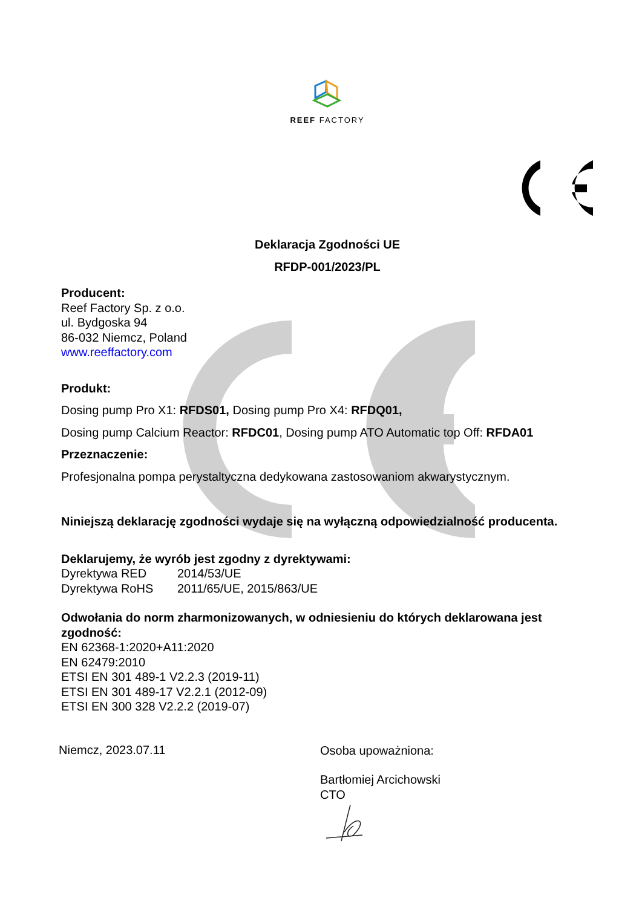REEF FACTORY
Deklaracja Zgodności UE
RFDP-001/2023/PL
Producent:
Reef Factory Sp. z o.o.
ul. Bydgoska 94
86-032 Niemcz, Poland
www.reeffactory.com
Produkt:
Dosing pump Pro X1: RFDS01, Dosing pump Pro X4: RFDQ01,
Dosing pump Calcium Reactor: RFDC01, Dosing pump ATO Automatic top Off: RFDA01
Przeznaczenie:
Profesjonalna pompa perystaltyczna dedykowana zastosowaniom akwarystycznym.
Niniejszą deklarację zgodności wydaje się na wyłączną odpowiedzialność producenta.
Deklarujemy, że wyrób jest zgodny z dyrektywami:
Dyrektywa RED 2014/53/UE
Dyrektywa RoHS 2011/65/UE, 2015/863/UE
Odwołania do norm zharmonizowanych, w odniesieniu do których deklarowana jest zgodność:
EN 62368-1:2020+A11:2020
EN 62479:2010
ETSI EN 301 489-1 V2.2.3 (2019-11)
ETSI EN 301 489-17 V2.2.1 (2012-09)
ETSI EN 300 328 V2.2.2 (2019-07)
Niemcz, 2023.07.11
Osoba upoważniona:
Bartłomiej Arcichowski
CTO